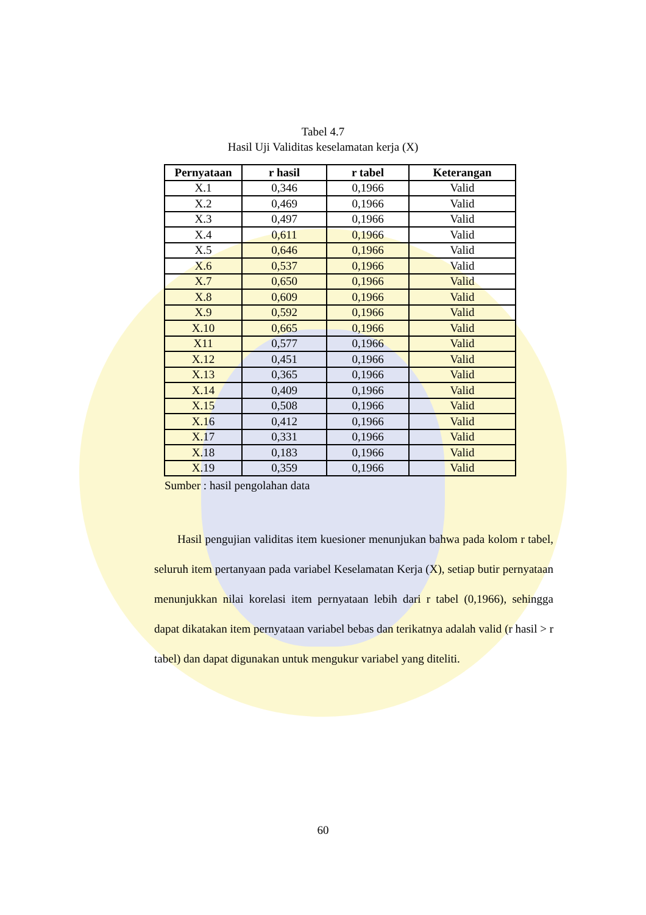Tabel 4.7
Hasil Uji Validitas keselamatan kerja (X)
| Pernyataan | r hasil | r tabel | Keterangan |
| --- | --- | --- | --- |
| X.1 | 0,346 | 0,1966 | Valid |
| X.2 | 0,469 | 0,1966 | Valid |
| X.3 | 0,497 | 0,1966 | Valid |
| X.4 | 0,611 | 0,1966 | Valid |
| X.5 | 0,646 | 0,1966 | Valid |
| X.6 | 0,537 | 0,1966 | Valid |
| X.7 | 0,650 | 0,1966 | Valid |
| X.8 | 0,609 | 0,1966 | Valid |
| X.9 | 0,592 | 0,1966 | Valid |
| X.10 | 0,665 | 0,1966 | Valid |
| X11 | 0,577 | 0,1966 | Valid |
| X.12 | 0,451 | 0,1966 | Valid |
| X.13 | 0,365 | 0,1966 | Valid |
| X.14 | 0,409 | 0,1966 | Valid |
| X.15 | 0,508 | 0,1966 | Valid |
| X.16 | 0,412 | 0,1966 | Valid |
| X.17 | 0,331 | 0,1966 | Valid |
| X.18 | 0,183 | 0,1966 | Valid |
| X.19 | 0,359 | 0,1966 | Valid |
Sumber : hasil pengolahan data
Hasil pengujian validitas item kuesioner menunjukan bahwa pada kolom r tabel, seluruh item pertanyaan pada variabel Keselamatan Kerja (X), setiap butir pernyataan menunjukkan nilai korelasi item pernyataan lebih dari r tabel (0,1966), sehingga dapat dikatakan item pernyataan variabel bebas dan terikatnya adalah valid (r hasil > r tabel) dan dapat digunakan untuk mengukur variabel yang diteliti.
60